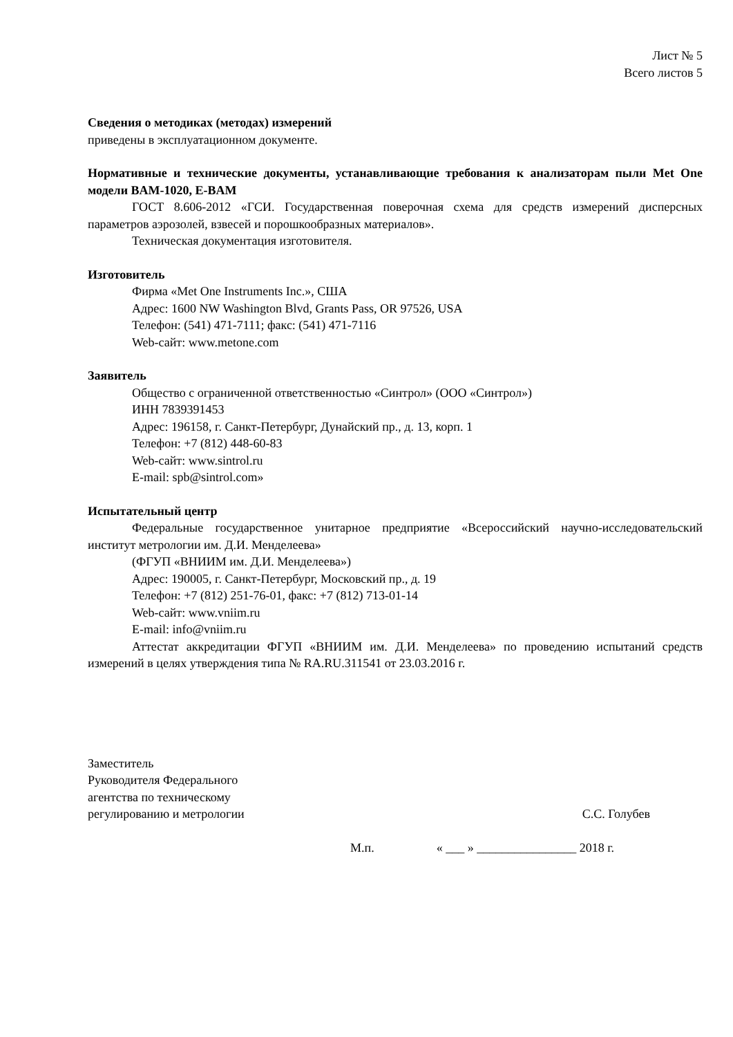Лист № 5
Всего листов 5
Сведения о методиках (методах) измерений
приведены в эксплуатационном документе.
Нормативные и технические документы, устанавливающие требования к анализаторам пыли Met One модели BAM-1020, E-BAM
ГОСТ 8.606-2012 «ГСИ. Государственная поверочная схема для средств измерений дисперсных параметров аэрозолей, взвесей и порошкообразных материалов».
Техническая документация изготовителя.
Изготовитель
Фирма «Met One Instruments Inc.», США
Адрес: 1600 NW Washington Blvd, Grants Pass, OR 97526, USA
Телефон: (541) 471-7111; факс: (541) 471-7116
Web-сайт: www.metone.com
Заявитель
Общество с ограниченной ответственностью «Синтрол» (ООО «Синтрол»)
ИНН 7839391453
Адрес: 196158, г. Санкт-Петербург, Дунайский пр., д. 13, корп. 1
Телефон: +7 (812) 448-60-83
Web-сайт: www.sintrol.ru
E-mail: spb@sintrol.com»
Испытательный центр
Федеральные государственное унитарное предприятие «Всероссийский научно-исследовательский институт метрологии им. Д.И. Менделеева»
(ФГУП «ВНИИМ им. Д.И. Менделеева»)
Адрес: 190005, г. Санкт-Петербург, Московский пр., д. 19
Телефон: +7 (812) 251-76-01, факс: +7 (812) 713-01-14
Web-сайт: www.vniim.ru
E-mail: info@vniim.ru
Аттестат аккредитации ФГУП «ВНИИМ им. Д.И. Менделеева» по проведению испытаний средств измерений в целях утверждения типа № RA.RU.311541 от 23.03.2016 г.
Заместитель
Руководителя Федерального
агентства по техническому
регулированию и метрологии
С.С. Голубев
М.п. « ___ » ________________ 2018 г.